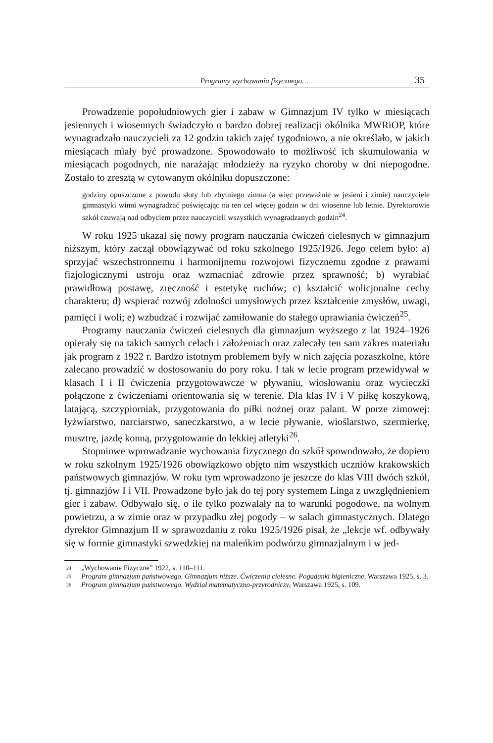Programy wychowania fizycznego… 35
Prowadzenie popołudniowych gier i zabaw w Gimnazjum IV tylko w miesiącach jesiennych i wiosennych świadczyło o bardzo dobrej realizacji okólnika MWRiOP, które wynagradzało nauczycieli za 12 godzin takich zajęć tygodniowo, a nie określało, w jakich miesiącach miały być prowadzone. Spowodowało to możliwość ich skumulowania w miesiącach pogodnych, nie narażając młodzieży na ryzyko choroby w dni niepogodne. Zostało to zresztą w cytowanym okólniku dopuszczone:
godziny opuszczone z powodu słoty lub zbytniego zimna (a więc przeważnie w jesieni i zimie) nauczyciele gimnastyki winni wynagradzać poświęcając na ten cel więcej godzin w dni wiosenne lub letnie. Dyrektorowie szkół czuwają nad odbyciem przez nauczycieli wszystkich wynagradzanych godzin<sup>24</sup>.
W roku 1925 ukazał się nowy program nauczania ćwiczeń cielesnych w gimnazjum niższym, który zaczął obowiązywać od roku szkolnego 1925/1926. Jego celem było: a) sprzyjać wszechstronnemu i harmonijnemu rozwojowi fizycznemu zgodne z prawami fizjologicznymi ustroju oraz wzmacniać zdrowie przez sprawność; b) wyrabiać prawidłową postawę, zręczność i estetykę ruchów; c) kształcić wolicjonalne cechy charakteru; d) wspierać rozwój zdolności umysłowych przez kształcenie zmysłów, uwagi, pamięci i woli; e) wzbudzać i rozwijać zamiłowanie do stałego uprawiania ćwiczeń<sup>25</sup>.
Programy nauczania ćwiczeń cielesnych dla gimnazjum wyższego z lat 1924–1926 opierały się na takich samych celach i założeniach oraz zalecały ten sam zakres materiału jak program z 1922 r. Bardzo istotnym problemem były w nich zajęcia pozaszkolne, które zalecano prowadzić w dostosowaniu do pory roku. I tak w lecie program przewidywał w klasach I i II ćwiczenia przygotowawcze w pływaniu, wiosłowaniu oraz wycieczki połączone z ćwiczeniami orientowania się w terenie. Dla klas IV i V piłkę koszykową, latającą, szczypiorniak, przygotowania do piłki nożnej oraz palant. W porze zimowej: łyżwiarstwo, narciarstwo, saneczkarstwo, a w lecie pływanie, wioślarstwo, szermierkę, musztrę, jazdę konną, przygotowanie do lekkiej atletyki<sup>26</sup>.
Stopniowe wprowadzanie wychowania fizycznego do szkół spowodowało, że dopiero w roku szkolnym 1925/1926 obowiązkowo objęto nim wszystkich uczniów krakowskich państwowych gimnazjów. W roku tym wprowadzono je jeszcze do klas VIII dwóch szkół, tj. gimnazjów I i VII. Prowadzone było jak do tej pory systemem Linga z uwzględnieniem gier i zabaw. Odbywało się, o ile tylko pozwalały na to warunki pogodowe, na wolnym powietrzu, a w zimie oraz w przypadku złej pogody – w salach gimnastycznych. Dlatego dyrektor Gimnazjum II w sprawozdaniu z roku 1925/1926 pisał, że „lekcje wf. odbywały się w formie gimnastyki szwedzkiej na maleńkim podwórzu gimnazjalnym i w jed-
<sup>24</sup> „Wychowanie Fizyczne” 1922, s. 110–111.
<sup>25</sup> Program gimnazjum państwowego. Gimnazjum niższe. Ćwiczenia cielesne. Pogadanki higieniczne, Warszawa 1925, s. 3.
<sup>26</sup> Program gimnazjum państwowego. Wydział matematyczno-przyrodniczy, Warszawa 1925, s. 109.